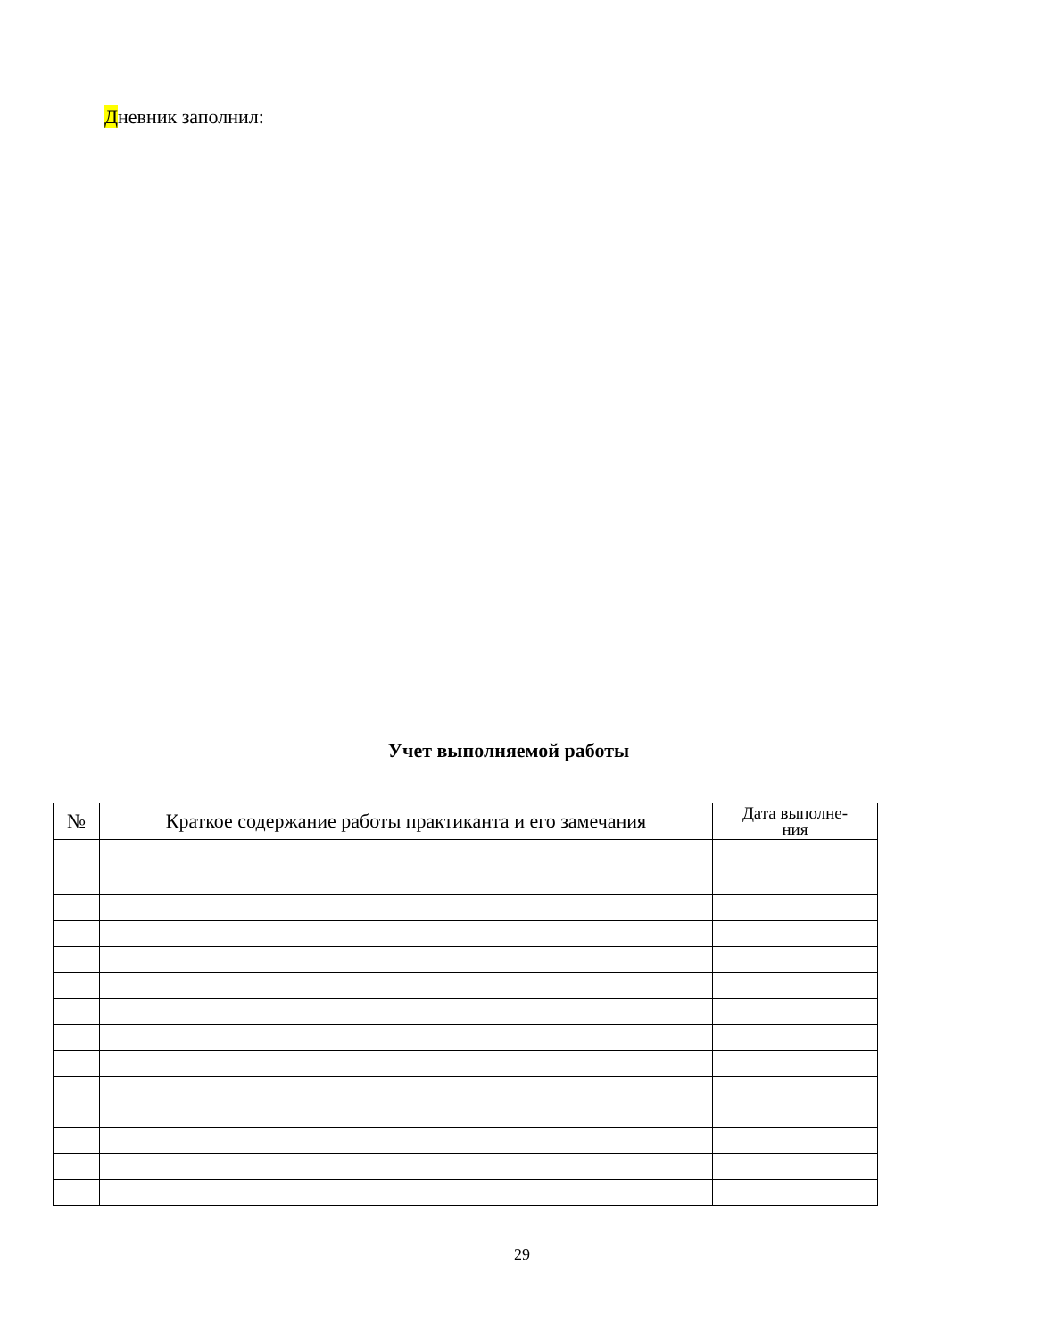Дневник заполнил:
Учет выполняемой работы
| № | Краткое содержание работы практиканта и его замечания | Дата выполне- ния |
| --- | --- | --- |
29